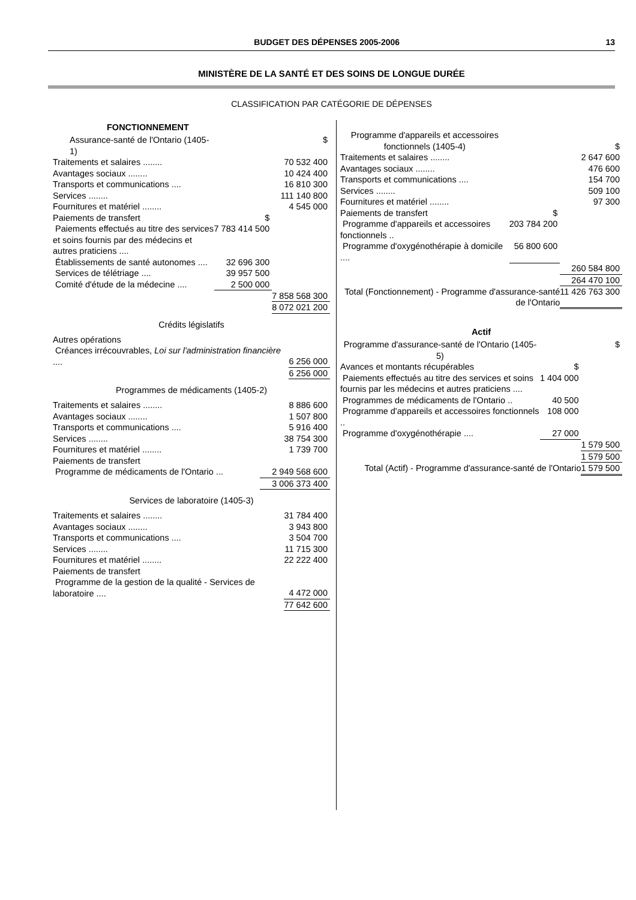BUDGET DES DÉPENSES 2005-2006 13
MINISTÈRE DE LA SANTÉ ET DES SOINS DE LONGUE DURÉE
CLASSIFICATION PAR CATÉGORIE DE DÉPENSES
FONCTIONNEMENT
| Assurance-santé de l'Ontario (1405-1) | | $ |
| Traitements et salaires ........ | | 70 532 400 |
| Avantages sociaux ........ | | 10 424 400 |
| Transports et communications .... | | 16 810 300 |
| Services ........ | | 111 140 800 |
| Fournitures et matériel ........ | | 4 545 000 |
| Paiements de transfert | $ | |
| Paiements effectués au titre des services et soins fournis par des médecins et autres praticiens .... | 7 783 414 500 | |
| Établissements de santé autonomes .... | 32 696 300 | |
| Services de télétriage .... | 39 957 500 | |
| Comité d'étude de la médecine .... | 2 500 000 | |
| | | 7 858 568 300 |
| | | 8 072 021 200 |
Crédits législatifs
| Autres opérations Créances irrécouvrables, Loi sur l'administration financière .... | 6 256 000 |
| | 6 256 000 |
Programmes de médicaments (1405-2)
| Traitements et salaires ........ | 8 886 600 |
| Avantages sociaux ........ | 1 507 800 |
| Transports et communications .... | 5 916 400 |
| Services ........ | 38 754 300 |
| Fournitures et matériel ........ | 1 739 700 |
| Paiements de transfert | |
| Programme de médicaments de l'Ontario ... | 2 949 568 600 |
| | 3 006 373 400 |
Services de laboratoire (1405-3)
| Traitements et salaires ........ | 31 784 400 |
| Avantages sociaux ........ | 3 943 800 |
| Transports et communications .... | 3 504 700 |
| Services ........ | 11 715 300 |
| Fournitures et matériel ........ | 22 222 400 |
| Paiements de transfert Programme de la gestion de la qualité - Services de laboratoire .... | 4 472 000 |
| | 77 642 600 |
| Programme d'appareils et accessoires fonctionnels (1405-4) | | $ |
| Traitements et salaires ........ | | 2 647 600 |
| Avantages sociaux ........ | | 476 600 |
| Transports et communications .... | | 154 700 |
| Services ........ | | 509 100 |
| Fournitures et matériel ........ | | 97 300 |
| Paiements de transfert | $ | |
| Programme d'appareils et accessoires fonctionnels .. | 203 784 200 | |
| Programme d'oxygénothérapie à domicile .... | 56 800 600 | |
| | | 260 584 800 |
| | | 264 470 100 |
| Total (Fonctionnement) - Programme d'assurance-santé de l'Ontario | | 11 426 763 300 |
Actif
| Programme d'assurance-santé de l'Ontario (1405-5) | | $ |
| Avances et montants récupérables | $ | |
| Paiements effectués au titre des services et soins fournis par les médecins et autres praticiens .... | 1 404 000 | |
| Programmes de médicaments de l'Ontario .. | 40 500 | |
| Programme d'appareils et accessoires fonctionnels .. | 108 000 | |
| Programme d'oxygénothérapie .... | 27 000 | |
| | | 1 579 500 |
| | | 1 579 500 |
| Total (Actif) - Programme d'assurance-santé de l'Ontario | | 1 579 500 |